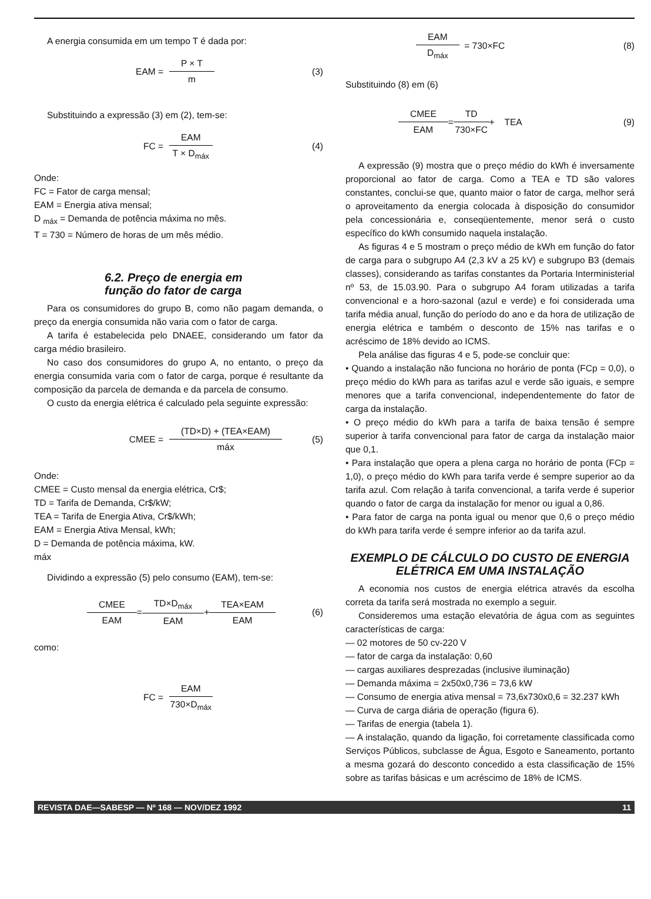A energia consumida em um tempo T é dada por:
EAM = P × T m (3)
Substituindo a expressão (3) em (2), tem-se:
FC = EAM T × D<sub>máx</sub> (4)
Onde:
FC = Fator de carga mensal;
EAM = Energia ativa mensal;
D <sub>máx</sub> = Demanda de potência máxima no mês.
T = 730 = Número de horas de um mês médio.
6.2. Preço de energia em
função do fator de carga
Para os consumidores do grupo B, como não pagam demanda, o preço da energia consumida não varia com o fator de carga.
A tarifa é estabelecida pelo DNAEE, considerando um fator da carga médio brasileiro.
No caso dos consumidores do grupo A, no entanto, o preço da energia consumida varia com o fator de carga, porque é resultante da composição da parcela de demanda e da parcela de consumo.
O custo da energia elétrica é calculado pela seguinte expressão:
CMEE = (TD×D) + (TEA×EAM) máx (5)
Onde:
CMEE = Custo mensal da energia elétrica, Cr$;
TD = Tarifa de Demanda, Cr$/kW;
TEA = Tarifa de Energia Ativa, Cr$/kWh;
EAM = Energia Ativa Mensal, kWh;
D = Demanda de potência máxima, kW.
máx
Dividindo a expressão (5) pelo consumo (EAM), tem-se:
CMEE EAM = TD×D<sub>máx</sub> EAM + TEA×EAM EAM (6)
como:
FC = EAM 730×D<sub>máx</sub>
EAM D<sub>máx</sub> = 730×FC (8)
Substituindo (8) em (6)
CMEE EAM = TD 730×FC + TEA (9)
A expressão (9) mostra que o preço médio do kWh é inversamente proporcional ao fator de carga. Como a TEA e TD são valores constantes, conclui-se que, quanto maior o fator de carga, melhor será o aproveitamento da energia colocada à disposição do consumidor pela concessionária e, conseqüentemente, menor será o custo específico do kWh consumido naquela instalação.
As figuras 4 e 5 mostram o preço médio de kWh em função do fator de carga para o subgrupo A4 (2,3 kV a 25 kV) e subgrupo B3 (demais classes), considerando as tarifas constantes da Portaria Interministerial nº 53, de 15.03.90. Para o subgrupo A4 foram utilizadas a tarifa convencional e a horo-sazonal (azul e verde) e foi considerada uma tarifa média anual, função do período do ano e da hora de utilização de energia elétrica e também o desconto de 15% nas tarifas e o acréscimo de 18% devido ao ICMS.
Pela análise das figuras 4 e 5, pode-se concluir que:
• Quando a instalação não funciona no horário de ponta (FCp = 0,0), o preço médio do kWh para as tarifas azul e verde são iguais, e sempre menores que a tarifa convencional, independentemente do fator de carga da instalação.
• O preço médio do kWh para a tarifa de baixa tensão é sempre superior à tarifa convencional para fator de carga da instalação maior que 0,1.
• Para instalação que opera a plena carga no horário de ponta (FCp = 1,0), o preço médio do kWh para tarifa verde é sempre superior ao da tarifa azul. Com relação à tarifa convencional, a tarifa verde é superior quando o fator de carga da instalação for menor ou igual a 0,86.
• Para fator de carga na ponta igual ou menor que 0,6 o preço médio do kWh para tarifa verde é sempre inferior ao da tarifa azul.
EXEMPLO DE CÁLCULO DO CUSTO DE ENERGIA ELÉTRICA EM UMA INSTALAÇÃO
A economia nos custos de energia elétrica através da escolha correta da tarifa será mostrada no exemplo a seguir.
Consideremos uma estação elevatória de água com as seguintes características de carga:
— 02 motores de 50 cv-220 V
— fator de carga da instalação: 0,60
— cargas auxiliares desprezadas (inclusive iluminação)
— Demanda máxima = 2x50x0,736 = 73,6 kW
— Consumo de energia ativa mensal = 73,6x730x0,6 = 32.237 kWh
— Curva de carga diária de operação (figura 6).
— Tarifas de energia (tabela 1).
— A instalação, quando da ligação, foi corretamente classificada como Serviços Públicos, subclasse de Água, Esgoto e Saneamento, portanto a mesma gozará do desconto concedido a esta classificação de 15% sobre as tarifas básicas e um acréscimo de 18% de ICMS.
REVISTA DAE—SABESP — Nº 168 — NOV/DEZ 1992 11